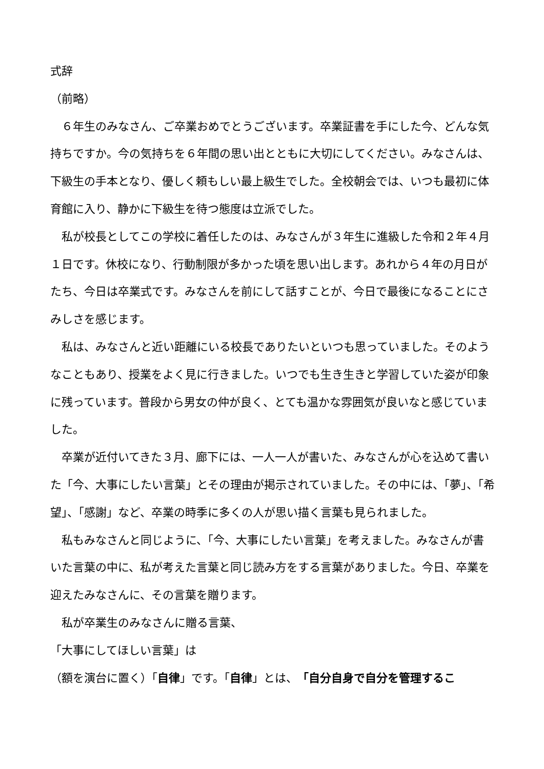式辞
（前略）
　６年生のみなさん、ご卒業おめでとうございます。卒業証書を手にした今、どんな気持ちですか。今の気持ちを６年間の思い出とともに大切にしてください。みなさんは、下級生の手本となり、優しく頼もしい最上級生でした。全校朝会では、いつも最初に体育館に入り、静かに下級生を待つ態度は立派でした。
　私が校長としてこの学校に着任したのは、みなさんが３年生に進級した令和２年４月１日です。休校になり、行動制限が多かった頃を思い出します。あれから４年の月日がたち、今日は卒業式です。みなさんを前にして話すことが、今日で最後になることにさみしさを感じます。
　私は、みなさんと近い距離にいる校長でありたいといつも思っていました。そのようなこともあり、授業をよく見に行きました。いつでも生き生きと学習していた姿が印象に残っています。普段から男女の仲が良く、とても温かな雰囲気が良いなと感じていました。
　卒業が近付いてきた３月、廊下には、一人一人が書いた、みなさんが心を込めて書いた「今、大事にしたい言葉」とその理由が掲示されていました。その中には、「夢」、「希望」、「感謝」など、卒業の時季に多くの人が思い描く言葉も見られました。
　私もみなさんと同じように、「今、大事にしたい言葉」を考えました。みなさんが書いた言葉の中に、私が考えた言葉と同じ読み方をする言葉がありました。今日、卒業を迎えたみなさんに、その言葉を贈ります。
　私が卒業生のみなさんに贈る言葉、
「大事にしてほしい言葉」は
（額を演台に置く）「自律」です。「自律」とは、「自分自身で自分を管理するこ